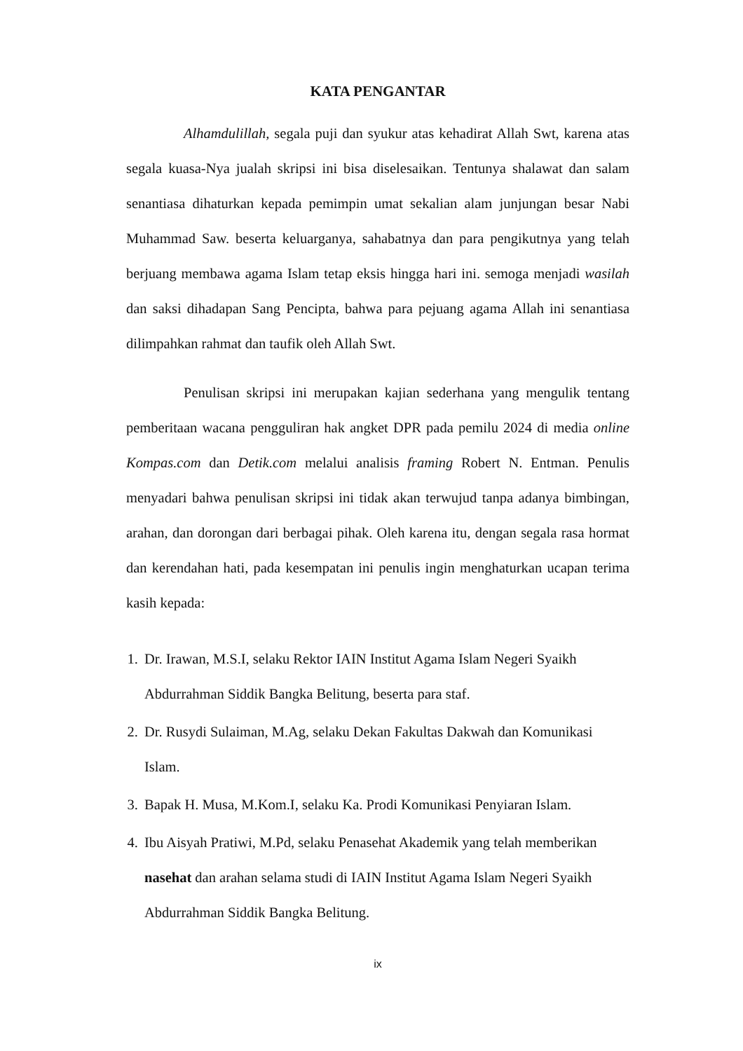KATA PENGANTAR
Alhamdulillah, segala puji dan syukur atas kehadirat Allah Swt, karena atas segala kuasa-Nya jualah skripsi ini bisa diselesaikan. Tentunya shalawat dan salam senantiasa dihaturkan kepada pemimpin umat sekalian alam junjungan besar Nabi Muhammad Saw. beserta keluarganya, sahabatnya dan para pengikutnya yang telah berjuang membawa agama Islam tetap eksis hingga hari ini. semoga menjadi wasilah dan saksi dihadapan Sang Pencipta, bahwa para pejuang agama Allah ini senantiasa dilimpahkan rahmat dan taufik oleh Allah Swt.
Penulisan skripsi ini merupakan kajian sederhana yang mengulik tentang pemberitaan wacana pengguliran hak angket DPR pada pemilu 2024 di media online Kompas.com dan Detik.com melalui analisis framing Robert N. Entman. Penulis menyadari bahwa penulisan skripsi ini tidak akan terwujud tanpa adanya bimbingan, arahan, dan dorongan dari berbagai pihak. Oleh karena itu, dengan segala rasa hormat dan kerendahan hati, pada kesempatan ini penulis ingin menghaturkan ucapan terima kasih kepada:
1. Dr. Irawan, M.S.I, selaku Rektor IAIN Institut Agama Islam Negeri Syaikh Abdurrahman Siddik Bangka Belitung, beserta para staf.
2. Dr. Rusydi Sulaiman, M.Ag, selaku Dekan Fakultas Dakwah dan Komunikasi Islam.
3. Bapak H. Musa, M.Kom.I, selaku Ka. Prodi Komunikasi Penyiaran Islam.
4. Ibu Aisyah Pratiwi, M.Pd, selaku Penasehat Akademik yang telah memberikan nasehat dan arahan selama studi di IAIN Institut Agama Islam Negeri Syaikh Abdurrahman Siddik Bangka Belitung.
ix